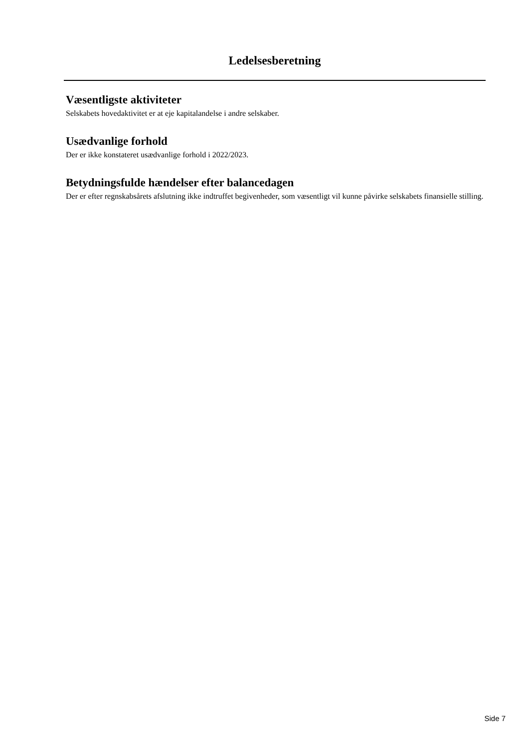Ledelsesberetning
Væsentligste aktiviteter
Selskabets hovedaktivitet er at eje kapitalandelse i andre selskaber.
Usædvanlige forhold
Der er ikke konstateret usædvanlige forhold i 2022/2023.
Betydningsfulde hændelser efter balancedagen
Der er efter regnskabsårets afslutning ikke indtruffet begivenheder, som væsentligt vil kunne påvirke selskabets finansielle stilling.
Side 7